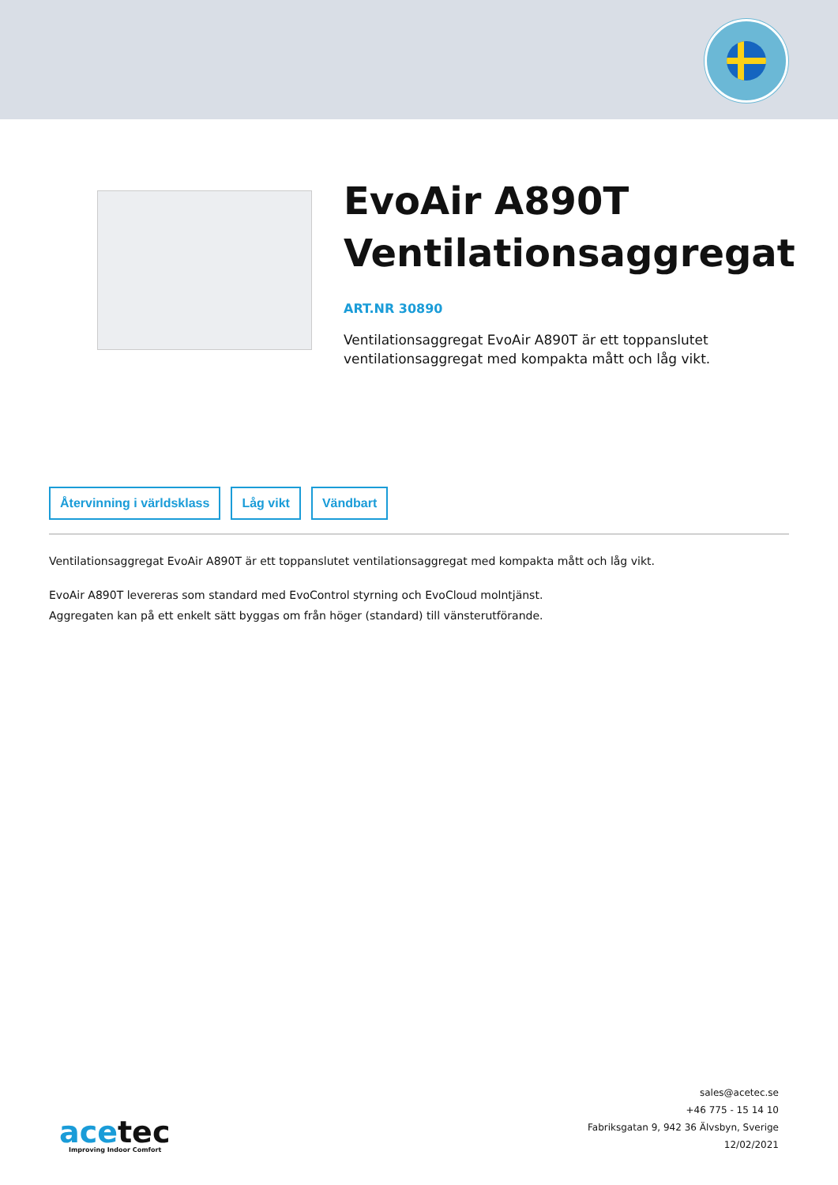EvoAir A890T Ventilationsaggregat
ART.NR 30890
Ventilationsaggregat EvoAir A890T är ett toppanslutet ventilationsaggregat med kompakta mått och låg vikt.
Återvinning i världsklass Låg vikt Vändbart
Ventilationsaggregat EvoAir A890T är ett toppanslutet ventilationsaggregat med kompakta mått och låg vikt.
EvoAir A890T levereras som standard med EvoControl styrning och EvoCloud molntjänst.
Aggregaten kan på ett enkelt sätt byggas om från höger (standard) till vänsterutförande.
acetec
Improving Indoor Comfort
sales@acetec.se
+46 775 - 15 14 10
Fabriksgatan 9, 942 36 Älvsbyn, Sverige
12/02/2021